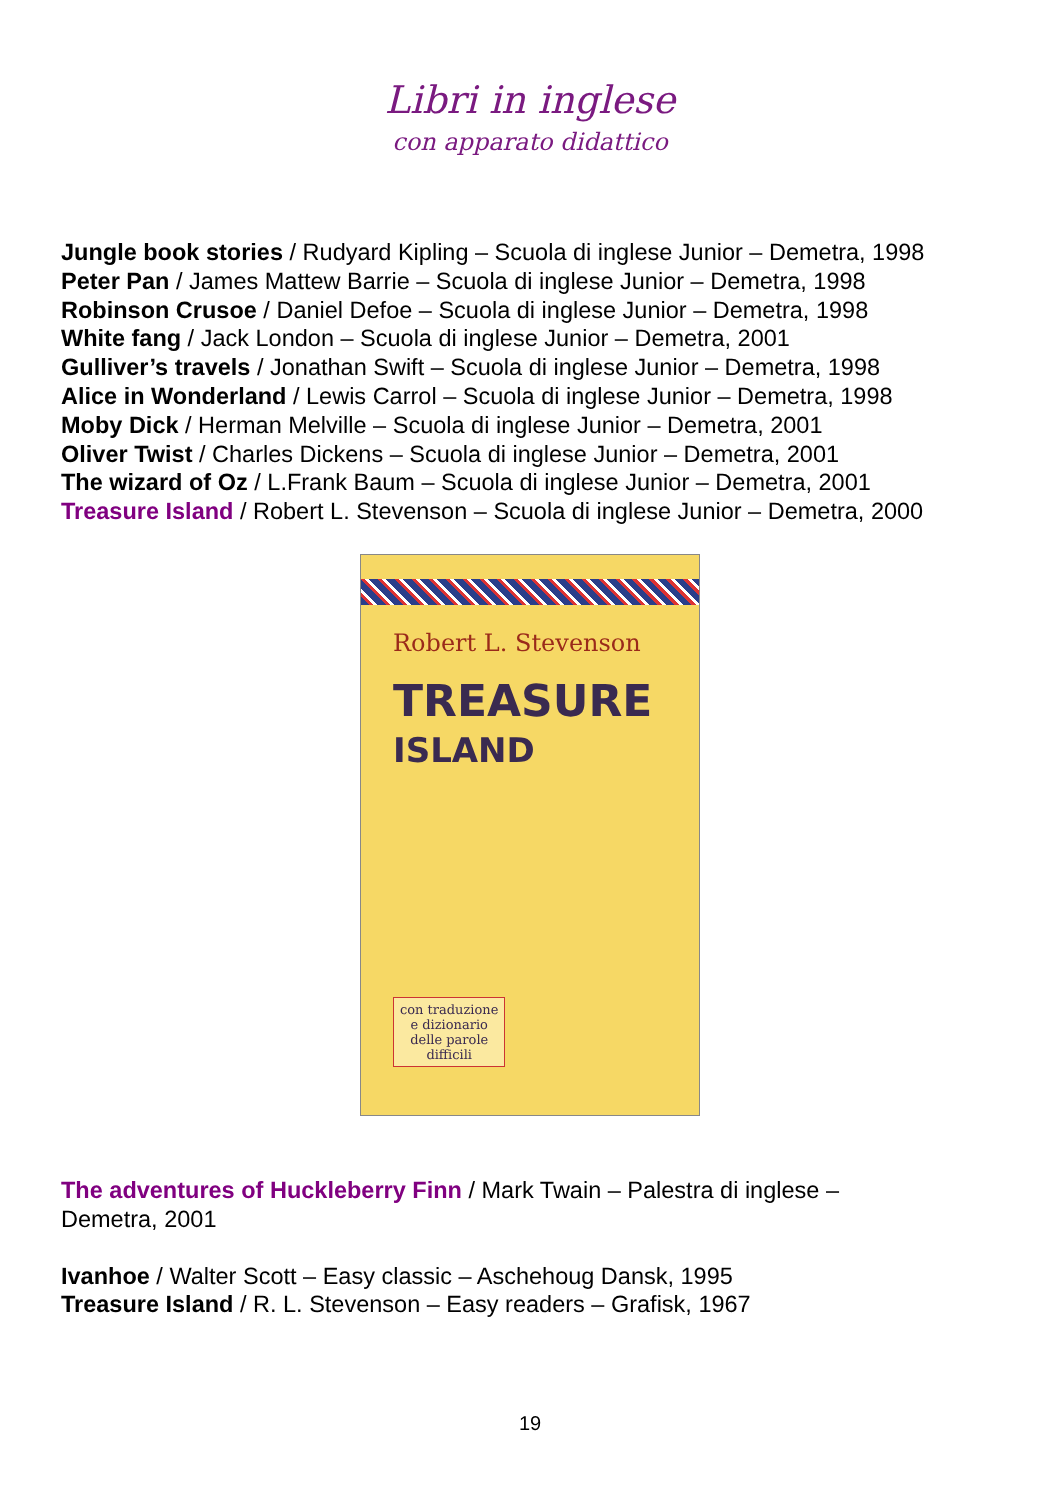Libri in inglese
con apparato didattico
Jungle book stories / Rudyard Kipling – Scuola di inglese Junior – Demetra, 1998
Peter Pan / James Mattew Barrie – Scuola di inglese Junior – Demetra, 1998
Robinson Crusoe / Daniel Defoe – Scuola di inglese Junior – Demetra, 1998
White fang / Jack London – Scuola di inglese Junior – Demetra, 2001
Gulliver’s travels / Jonathan Swift – Scuola di inglese Junior – Demetra, 1998
Alice in Wonderland / Lewis Carrol – Scuola di inglese Junior – Demetra, 1998
Moby Dick / Herman Melville – Scuola di inglese Junior – Demetra, 2001
Oliver Twist / Charles Dickens – Scuola di inglese Junior – Demetra, 2001
The wizard of Oz / L.Frank Baum – Scuola di inglese Junior – Demetra, 2001
Treasure Island / Robert L. Stevenson – Scuola di inglese Junior – Demetra, 2000
Robert L. Stevenson
TREASURE
ISLAND
con traduzione
e dizionario
delle parole
difficili
The adventures of Huckleberry Finn / Mark Twain – Palestra di inglese –
Demetra, 2001
Ivanhoe / Walter Scott – Easy classic – Aschehoug Dansk, 1995
Treasure Island / R. L. Stevenson – Easy readers – Grafisk, 1967
19